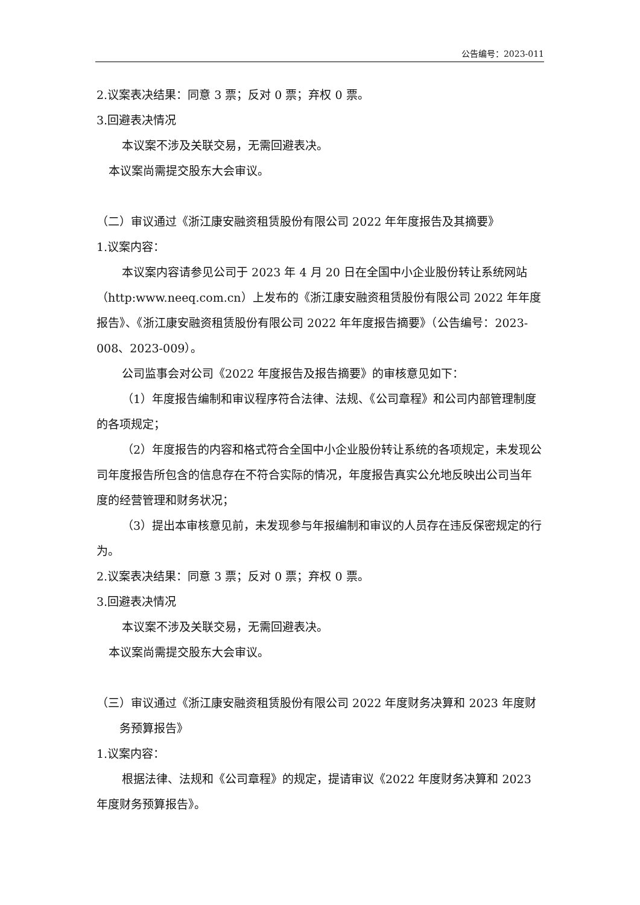公告编号：2023-011
2.议案表决结果：同意 3 票；反对 0 票；弃权 0 票。
3.回避表决情况
本议案不涉及关联交易，无需回避表决。
本议案尚需提交股东大会审议。
（二）审议通过《浙江康安融资租赁股份有限公司 2022 年年度报告及其摘要》
1.议案内容：
本议案内容请参见公司于 2023 年 4 月 20 日在全国中小企业股份转让系统网站（http:www.neeq.com.cn）上发布的《浙江康安融资租赁股份有限公司 2022 年年度报告》、《浙江康安融资租赁股份有限公司 2022 年年度报告摘要》（公告编号：2023-008、2023-009）。
公司监事会对公司《2022 年度报告及报告摘要》的审核意见如下：
（1）年度报告编制和审议程序符合法律、法规、《公司章程》和公司内部管理制度的各项规定；
（2）年度报告的内容和格式符合全国中小企业股份转让系统的各项规定，未发现公司年度报告所包含的信息存在不符合实际的情况，年度报告真实公允地反映出公司当年度的经营管理和财务状况；
（3）提出本审核意见前，未发现参与年报编制和审议的人员存在违反保密规定的行为。
2.议案表决结果：同意 3 票；反对 0 票；弃权 0 票。
3.回避表决情况
本议案不涉及关联交易，无需回避表决。
本议案尚需提交股东大会审议。
（三）审议通过《浙江康安融资租赁股份有限公司 2022 年度财务决算和 2023 年度财务预算报告》
1.议案内容：
根据法律、法规和《公司章程》的规定，提请审议《2022 年度财务决算和 2023 年度财务预算报告》。